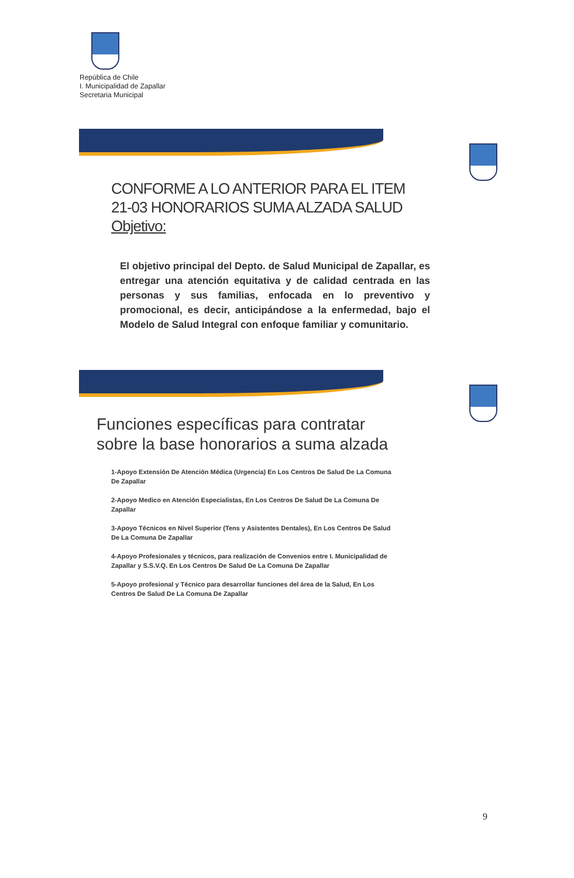República de Chile
I. Municipalidad de Zapallar
Secretaria Municipal
CONFORME A LO ANTERIOR PARA EL ITEM
21-03 HONORARIOS SUMA ALZADA SALUD
Objetivo:
El objetivo principal del Depto. de Salud Municipal de Zapallar, es entregar una atención equitativa y de calidad centrada en las personas y sus familias, enfocada en lo preventivo y promocional, es decir, anticipándose a la enfermedad, bajo el Modelo de Salud Integral con enfoque familiar y comunitario.
Funciones específicas para contratar
sobre la base honorarios a suma alzada
1-Apoyo Extensión De Atención Médica (Urgencia) En Los Centros De Salud De La Comuna De Zapallar
2-Apoyo Medico en Atención Especialistas, En Los Centros De Salud De La Comuna De Zapallar
3-Apoyo Técnicos en Nivel Superior (Tens y Asistentes Dentales), En Los Centros De Salud De La Comuna De Zapallar
4-Apoyo Profesionales y técnicos, para realización de Convenios entre I. Municipalidad de Zapallar y S.S.V.Q. En Los Centros De Salud De La Comuna De Zapallar
5-Apoyo profesional y Técnico para desarrollar funciones del área de la Salud, En Los Centros De Salud De La Comuna De Zapallar
9